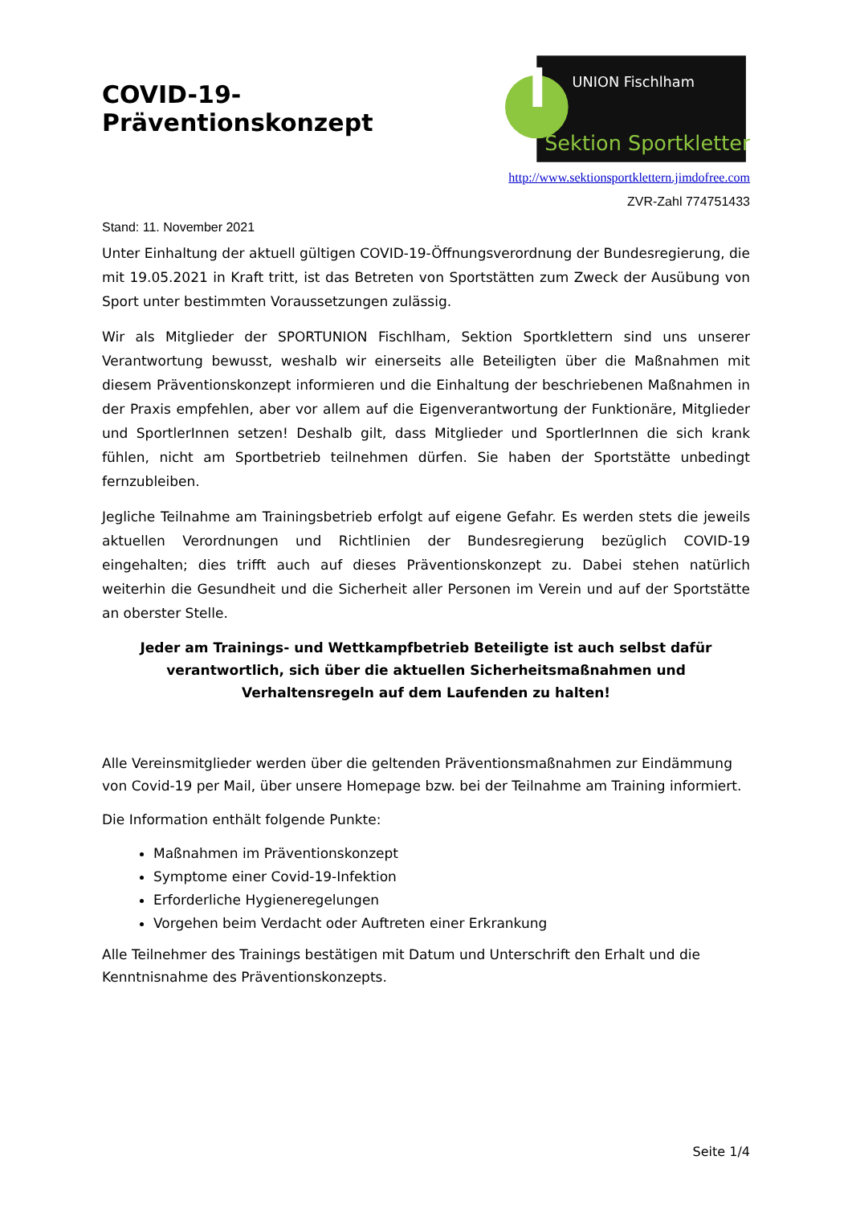COVID-19-Präventionskonzept
UNION Fischlham
Sektion Sportklettern
http://www.sektionsportklettern.jimdofree.com
ZVR-Zahl 774751433
Stand: 11. November 2021
Unter Einhaltung der aktuell gültigen COVID-19-Öffnungsverordnung der Bundesregierung, die mit 19.05.2021 in Kraft tritt, ist das Betreten von Sportstätten zum Zweck der Ausübung von Sport unter bestimmten Voraussetzungen zulässig.
Wir als Mitglieder der SPORTUNION Fischlham, Sektion Sportklettern sind uns unserer Verantwortung bewusst, weshalb wir einerseits alle Beteiligten über die Maßnahmen mit diesem Präventionskonzept informieren und die Einhaltung der beschriebenen Maßnahmen in der Praxis empfehlen, aber vor allem auf die Eigenverantwortung der Funktionäre, Mitglieder und SportlerInnen setzen! Deshalb gilt, dass Mitglieder und SportlerInnen die sich krank fühlen, nicht am Sportbetrieb teilnehmen dürfen. Sie haben der Sportstätte unbedingt fernzubleiben.
Jegliche Teilnahme am Trainingsbetrieb erfolgt auf eigene Gefahr. Es werden stets die jeweils aktuellen Verordnungen und Richtlinien der Bundesregierung bezüglich COVID-19 eingehalten; dies trifft auch auf dieses Präventionskonzept zu. Dabei stehen natürlich weiterhin die Gesundheit und die Sicherheit aller Personen im Verein und auf der Sportstätte an oberster Stelle.
Jeder am Trainings- und Wettkampfbetrieb Beteiligte ist auch selbst dafür verantwortlich, sich über die aktuellen Sicherheitsmaßnahmen und Verhaltensregeln auf dem Laufenden zu halten!
Alle Vereinsmitglieder werden über die geltenden Präventionsmaßnahmen zur Eindämmung von Covid-19 per Mail, über unsere Homepage bzw. bei der Teilnahme am Training informiert.
Die Information enthält folgende Punkte:
Maßnahmen im Präventionskonzept
Symptome einer Covid-19-Infektion
Erforderliche Hygieneregelungen
Vorgehen beim Verdacht oder Auftreten einer Erkrankung
Alle Teilnehmer des Trainings bestätigen mit Datum und Unterschrift den Erhalt und die Kenntnisnahme des Präventionskonzepts.
Seite 1/4